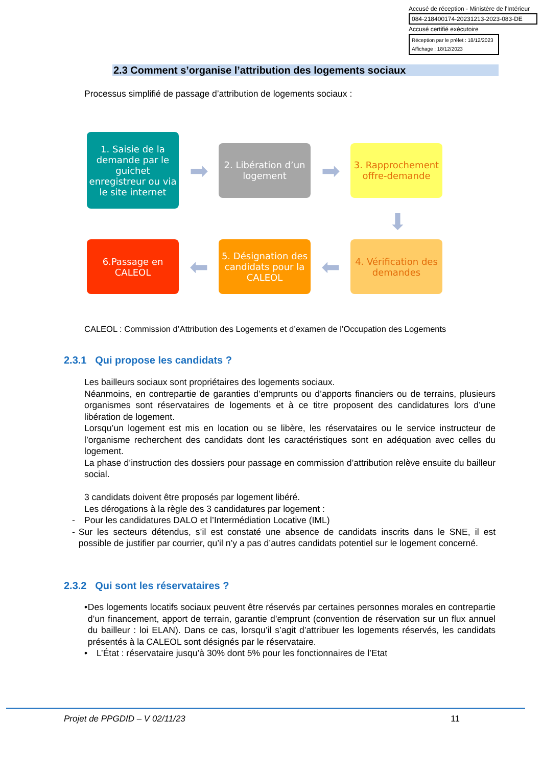Accusé de réception - Ministère de l'Intérieur
084-218400174-20231213-2023-083-DE
Accusé certifié exécutoire
Réception par le préfet : 18/12/2023
Affichage : 18/12/2023
2.3 Comment s’organise l’attribution des logements sociaux
Processus simplifié de passage d’attribution de logements sociaux :
1. Saisie de la demande par le guichet enregistreur ou via le site internet
➡
2. Libération d’un logement
➡
3. Rapprochement offre-demande
⬇
6.Passage en CALEOL
⬅
5. Désignation des candidats pour la CALEOL
⬅
4. Vérification des demandes
CALEOL : Commission d’Attribution des Logements et d’examen de l’Occupation des Logements
2.3.1 Qui propose les candidats ?
Les bailleurs sociaux sont propriétaires des logements sociaux.
Néanmoins, en contrepartie de garanties d’emprunts ou d’apports financiers ou de terrains, plusieurs organismes sont réservataires de logements et à ce titre proposent des candidatures lors d’une libération de logement.
Lorsqu’un logement est mis en location ou se libère, les réservataires ou le service instructeur de l’organisme recherchent des candidats dont les caractéristiques sont en adéquation avec celles du logement.
La phase d’instruction des dossiers pour passage en commission d’attribution relève ensuite du bailleur social.
3 candidats doivent être proposés par logement libéré.
Les dérogations à la règle des 3 candidatures par logement :
- Pour les candidatures DALO et l’Intermédiation Locative (IML)
- Sur les secteurs détendus, s’il est constaté une absence de candidats inscrits dans le SNE, il est possible de justifier par courrier, qu’il n’y a pas d’autres candidats potentiel sur le logement concerné.
2.3.2 Qui sont les réservataires ?
• Des logements locatifs sociaux peuvent être réservés par certaines personnes morales en contrepartie d’un financement, apport de terrain, garantie d’emprunt (convention de réservation sur un flux annuel du bailleur : loi ELAN). Dans ce cas, lorsqu’il s’agit d’attribuer les logements réservés, les candidats présentés à la CALEOL sont désignés par le réservataire.
• L’État : réservataire jusqu’à 30% dont 5% pour les fonctionnaires de l’Etat
Projet de PPGDID – V 02/11/23 11